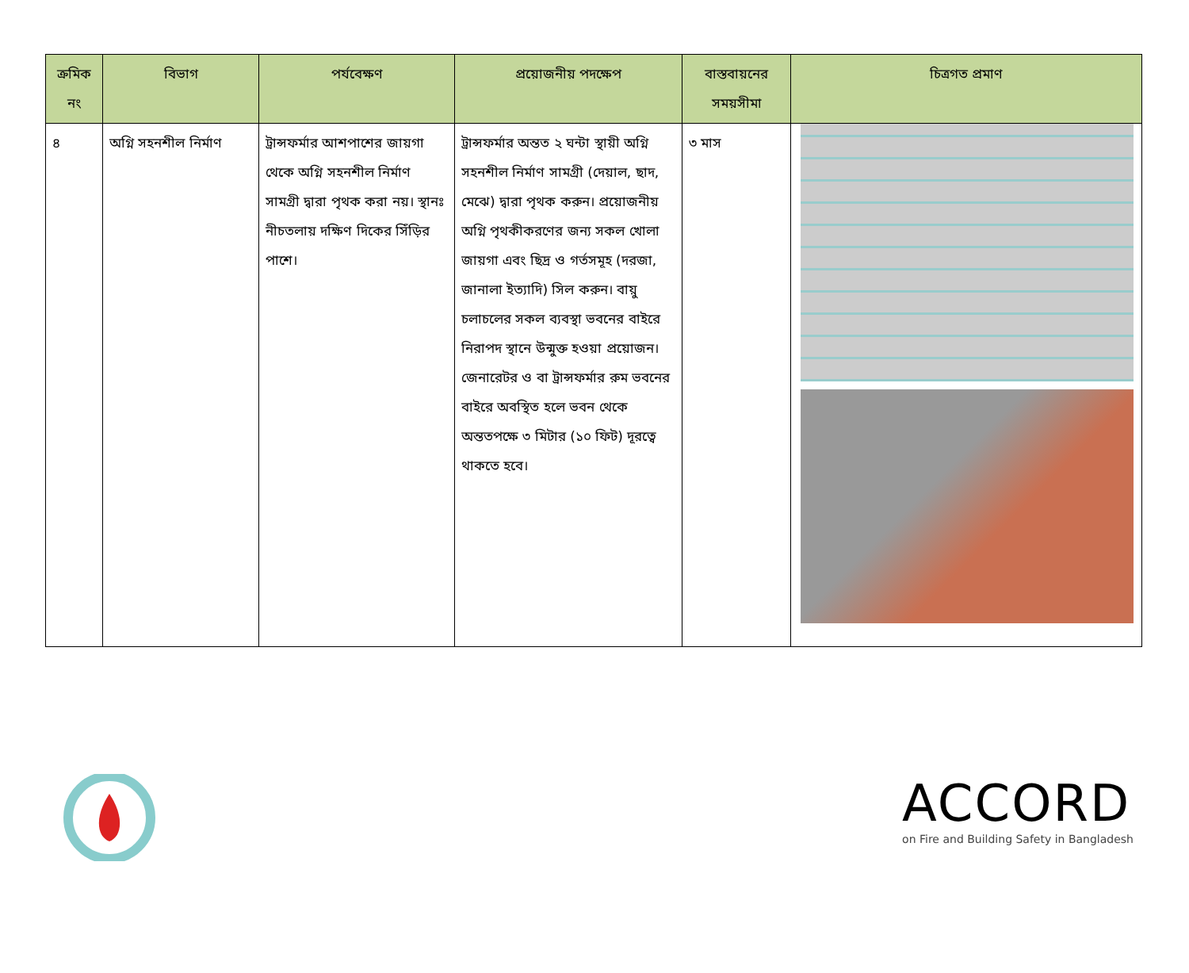| ক্রমিক নং | বিভাগ | পর্যবেক্ষণ | প্রয়োজনীয় পদক্ষেপ | বাস্তবায়নের সময়সীমা | চিত্রগত প্রমাণ |
| --- | --- | --- | --- | --- | --- |
| ৪ | অগ্নি সহনশীল নির্মাণ | ট্রান্সফর্মার আশপাশের জায়গা থেকে অগ্নি সহনশীল নির্মাণ সামগ্রী দ্বারা পৃথক করা নয়। স্থানঃ নীচতলায় দক্ষিণ দিকের সিঁড়ির পাশে। | ট্রান্সফর্মার অন্তত ২ ঘন্টা স্থায়ী অগ্নি সহনশীল নির্মাণ সামগ্রী (দেয়াল, ছাদ, মেঝে) দ্বারা পৃথক করুন। প্রয়োজনীয় অগ্নি পৃথকীকরণের জন্য সকল খোলা জায়গা এবং ছিদ্র ও গর্তসমূহ (দরজা, জানালা ইত্যাদি) সিল করুন। বায়ু চলাচলের সকল ব্যবস্থা ভবনের বাইরে নিরাপদ স্থানে উন্মুক্ত হওয়া প্রয়োজন। জেনারেটর ও বা ট্রান্সফর্মার রুম ভবনের বাইরে অবস্থিত হলে ভবন থেকে অন্ততপক্ষে ৩ মিটার (১০ ফিট) দূরত্বে থাকতে হবে। | ৩ মাস | |
ACCORD
on Fire and Building Safety in Bangladesh